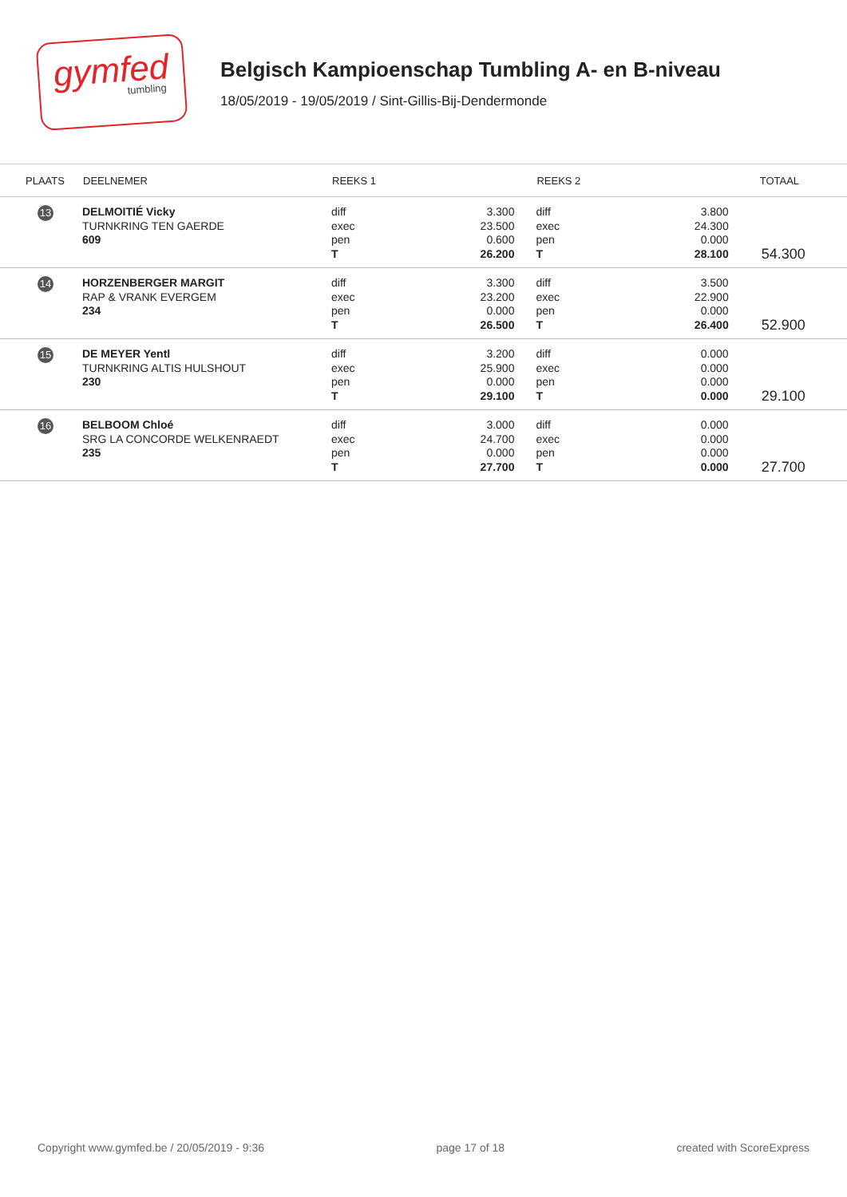gymfed
tumbling
Belgisch Kampioenschap Tumbling A- en B-niveau
18/05/2019 - 19/05/2019 / Sint-Gillis-Bij-Dendermonde
| PLAATS | DEELNEMER | REEKS 1 | | REEKS 2 | | TOTAAL |
| --- | --- | --- | --- | --- | --- | --- |
| 13 | DELMOITIÉ Vicky TURNKRING TEN GAERDE 609 | diff exec pen T | 3.300 23.500 0.600 26.200 | diff exec pen T | 3.800 24.300 0.000 28.100 | 54.300 |
| 14 | HORZENBERGER MARGIT RAP & VRANK EVERGEM 234 | diff exec pen T | 3.300 23.200 0.000 26.500 | diff exec pen T | 3.500 22.900 0.000 26.400 | 52.900 |
| 15 | DE MEYER Yentl TURNKRING ALTIS HULSHOUT 230 | diff exec pen T | 3.200 25.900 0.000 29.100 | diff exec pen T | 0.000 0.000 0.000 0.000 | 29.100 |
| 16 | BELBOOM Chloé SRG LA CONCORDE WELKENRAEDT 235 | diff exec pen T | 3.000 24.700 0.000 27.700 | diff exec pen T | 0.000 0.000 0.000 0.000 | 27.700 |
Copyright www.gymfed.be / 20/05/2019 - 9:36 page 17 of 18 created with ScoreExpress